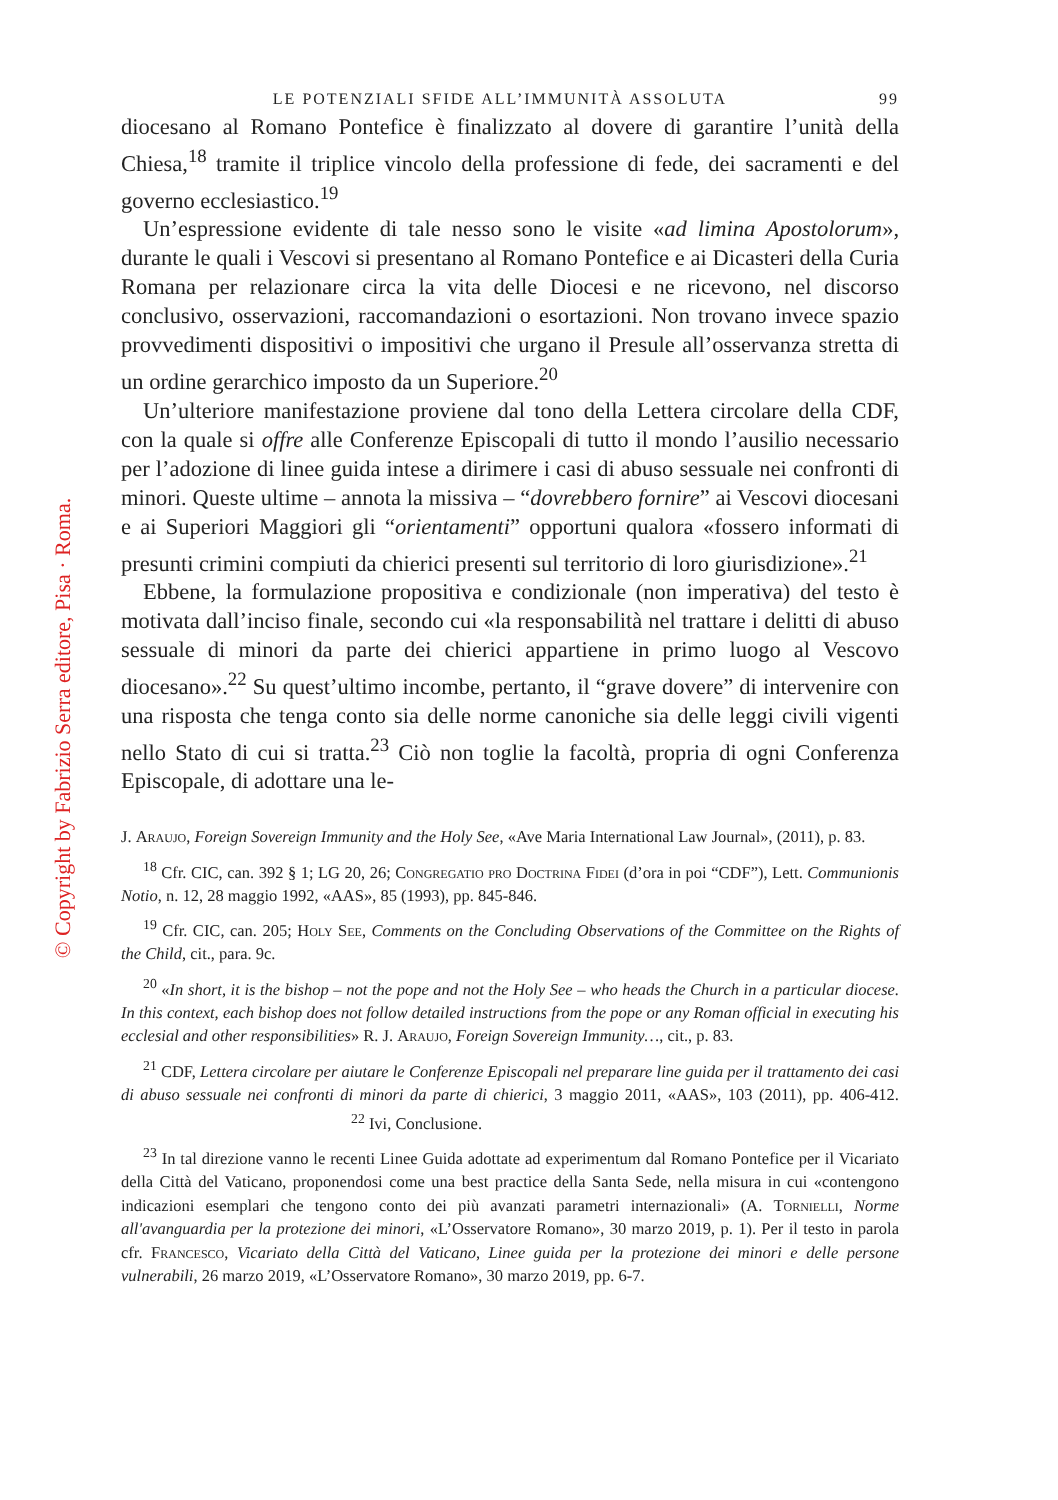© Copyright by Fabrizio Serra editore, Pisa · Roma.
LE POTENZIALI SFIDE ALL’IMMUNITÀ ASSOLUTA 99
diocesano al Romano Pontefice è finalizzato al dovere di garantire l’unità della Chiesa,<sup>18</sup> tramite il triplice vincolo della professione di fede, dei sacramenti e del governo ecclesiastico.<sup>19</sup>
Un’espressione evidente di tale nesso sono le visite «ad limina Apostolorum», durante le quali i Vescovi si presentano al Romano Pontefice e ai Dicasteri della Curia Romana per relazionare circa la vita delle Diocesi e ne ricevono, nel discorso conclusivo, osservazioni, raccomandazioni o esortazioni. Non trovano invece spazio provvedimenti dispositivi o impositivi che urgano il Presule all’osservanza stretta di un ordine gerarchico imposto da un Superiore.<sup>20</sup>
Un’ulteriore manifestazione proviene dal tono della Lettera circolare della CDF, con la quale si offre alle Conferenze Episcopali di tutto il mondo l’ausilio necessario per l’adozione di linee guida intese a dirimere i casi di abuso sessuale nei confronti di minori. Queste ultime – annota la missiva – “dovrebbero fornire” ai Vescovi diocesani e ai Superiori Maggiori gli “orientamenti” opportuni qualora «fossero informati di presunti crimini compiuti da chierici presenti sul territorio di loro giurisdizione».<sup>21</sup>
Ebbene, la formulazione propositiva e condizionale (non imperativa) del testo è motivata dall’inciso finale, secondo cui «la responsabilità nel trattare i delitti di abuso sessuale di minori da parte dei chierici appartiene in primo luogo al Vescovo diocesano».<sup>22</sup> Su quest’ultimo incombe, pertanto, il “grave dovere” di intervenire con una risposta che tenga conto sia delle norme canoniche sia delle leggi civili vigenti nello Stato di cui si tratta.<sup>23</sup> Ciò non toglie la facoltà, propria di ogni Conferenza Episcopale, di adottare una le-
J. Araujo, Foreign Sovereign Immunity and the Holy See, «Ave Maria International Law Journal», (2011), p. 83.
<sup>18</sup> Cfr. CIC, can. 392 § 1; LG 20, 26; Congregatio pro Doctrina Fidei (d’ora in poi “CDF”), Lett. Communionis Notio, n. 12, 28 maggio 1992, «AAS», 85 (1993), pp. 845-846.
<sup>19</sup> Cfr. CIC, can. 205; Holy See, Comments on the Concluding Observations of the Committee on the Rights of the Child, cit., para. 9c.
<sup>20</sup> «In short, it is the bishop – not the pope and not the Holy See – who heads the Church in a particular diocese. In this context, each bishop does not follow detailed instructions from the pope or any Roman official in executing his ecclesial and other responsibilities» R. J. Araujo, Foreign Sovereign Immunity…, cit., p. 83.
<sup>21</sup> CDF, Lettera circolare per aiutare le Conferenze Episcopali nel preparare line guida per il trattamento dei casi di abuso sessuale nei confronti di minori da parte di chierici, 3 maggio 2011, «AAS», 103 (2011), pp. 406-412. <sup>22</sup> Ivi, Conclusione.
<sup>23</sup> In tal direzione vanno le recenti Linee Guida adottate ad experimentum dal Romano Pontefice per il Vicariato della Città del Vaticano, proponendosi come una best practice della Santa Sede, nella misura in cui «contengono indicazioni esemplari che tengono conto dei più avanzati parametri internazionali» (A. Tornielli, Norme all'avanguardia per la protezione dei minori, «L’Osservatore Romano», 30 marzo 2019, p. 1). Per il testo in parola cfr. Francesco, Vicariato della Città del Vaticano, Linee guida per la protezione dei minori e delle persone vulnerabili, 26 marzo 2019, «L’Osservatore Romano», 30 marzo 2019, pp. 6-7.